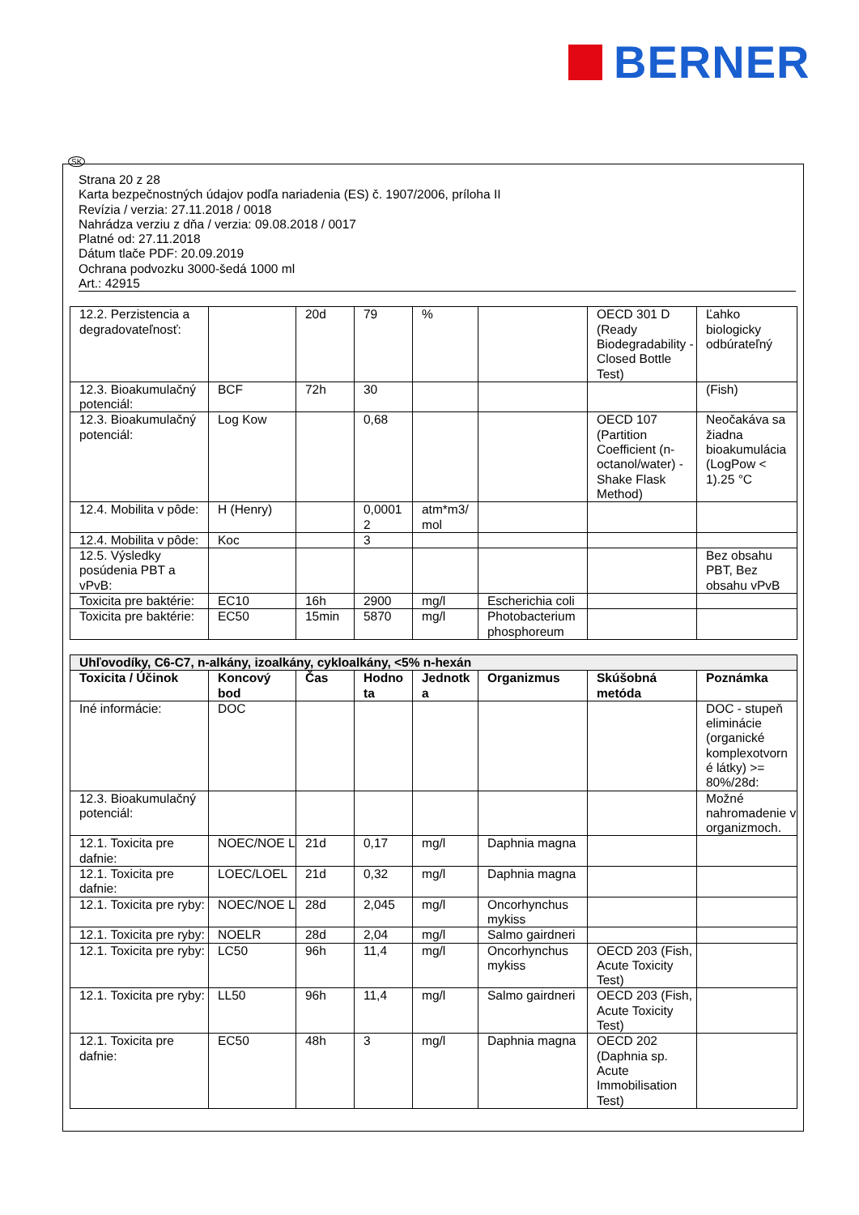BERNER
SK
Strana 20 z 28
Karta bezpečnostných údajov podľa nariadenia (ES) č. 1907/2006, príloha II
Revízia / verzia: 27.11.2018 / 0018
Nahrádza verziu z dňa / verzia: 09.08.2018 / 0017
Platné od: 27.11.2018
Dátum tlače PDF: 20.09.2019
Ochrana podvozku 3000-šedá 1000 ml
Art.: 42915
| 12.2. Perzistencia a degradovateľnosť: | | 20d | 79 | % | | OECD 301 D (Ready Biodegradability - Closed Bottle Test) | Ľahko biologicky odbúrateľný |
| 12.3. Bioakumulačný potenciál: | BCF | 72h | 30 | | | | (Fish) |
| 12.3. Bioakumulačný potenciál: | Log Kow | | 0,68 | | | OECD 107 (Partition Coefficient (n-octanol/water) - Shake Flask Method) | Neočakáva sa žiadna bioakumulácia (LogPow < 1).25 °C |
| 12.4. Mobilita v pôde: | H (Henry) | | 0,0001 2 | atm*m3/ mol | | | |
| 12.4. Mobilita v pôde: | Koc | | 3 | | | | |
| 12.5. Výsledky posúdenia PBT a vPvB: | | | | | | | Bez obsahu PBT, Bez obsahu vPvB |
| Toxicita pre baktérie: | EC10 | 16h | 2900 | mg/l | Escherichia coli | | |
| Toxicita pre baktérie: | EC50 | 15min | 5870 | mg/l | Photobacterium phosphoreum | | |
| Uhľovodíky, C6-C7, n-alkány, izoalkány, cykloalkány, <5% n-hexán | | | | | | | |
| Toxicita / Účinok | Koncový bod | Čas | Hodno ta | Jednotk a | Organizmus | Skúšobná metóda | Poznámka |
| Iné informácie: | DOC | | | | | | DOC - stupeň eliminácie (organické komplexotvorn é látky) >= 80%/28d: |
| 12.3. Bioakumulačný potenciál: | | | | | | | Možné nahromadenie v organizmoch. |
| 12.1. Toxicita pre dafnie: | NOEC/NOE L | 21d | 0,17 | mg/l | Daphnia magna | | |
| 12.1. Toxicita pre dafnie: | LOEC/LOEL | 21d | 0,32 | mg/l | Daphnia magna | | |
| 12.1. Toxicita pre ryby: | NOEC/NOE L | 28d | 2,045 | mg/l | Oncorhynchus mykiss | | |
| 12.1. Toxicita pre ryby: | NOELR | 28d | 2,04 | mg/l | Salmo gairdneri | | |
| 12.1. Toxicita pre ryby: | LC50 | 96h | 11,4 | mg/l | Oncorhynchus mykiss | OECD 203 (Fish, Acute Toxicity Test) | |
| 12.1. Toxicita pre ryby: | LL50 | 96h | 11,4 | mg/l | Salmo gairdneri | OECD 203 (Fish, Acute Toxicity Test) | |
| 12.1. Toxicita pre dafnie: | EC50 | 48h | 3 | mg/l | Daphnia magna | OECD 202 (Daphnia sp. Acute Immobilisation Test) | |